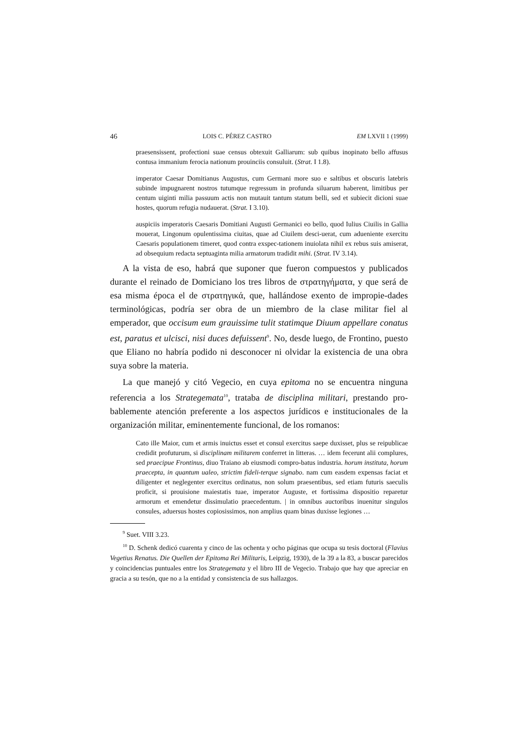46 LOIS C. PÉREZ CASTRO EM LXVII 1 (1999)
praesensissent, profectioni suae census obtexuit Galliarum: sub quibus inopinato bello affusus contusa immanium ferocia nationum prouinciis consuluit. (Strat. I 1.8).
imperator Caesar Domitianus Augustus, cum Germani more suo e saltibus et obscuris latebris subinde impugnarent nostros tutumque regressum in profunda siluarum haberent, limitibus per centum uiginti milia passuum actis non mutauit tantum statum belli, sed et subiecit dicioni suae hostes, quorum refugia nudauerat. (Strat. I 3.10).
auspiciis imperatoris Caesaris Domitiani Augusti Germanici eo bello, quod Iulius Ciuilis in Gallia mouerat, Lingonum opulentissima ciuitas, quae ad Ciuilem desci-uerat, cum adueniente exercitu Caesaris populationem timeret, quod contra exspec-tationem inuiolata nihil ex rebus suis amiserat, ad obsequium redacta septuaginta milia armatorum tradidit mihi. (Strat. IV 3.14).
A la vista de eso, habrá que suponer que fueron compuestos y publicados durante el reinado de Domiciano los tres libros de στρατηγήματα, y que será de esa misma época el de στρατηγικά, que, hallándose exento de impropie-dades terminológicas, podría ser obra de un miembro de la clase militar fiel al emperador, que occisum eum grauissime tulit statimque Diuum appellare conatus est, paratus et ulcisci, nisi duces defuissent<sup>9</sup>. No, desde luego, de Frontino, puesto que Eliano no habría podido ni desconocer ni olvidar la existencia de una obra suya sobre la materia.
La que manejó y citó Vegecio, en cuya epitoma no se encuentra ninguna referencia a los Strategemata<sup>10</sup>, trataba de disciplina militari, prestando pro-bablemente atención preferente a los aspectos jurídicos e institucionales de la organización militar, eminentemente funcional, de los romanos:
Cato ille Maior, cum et armis inuictus esset et consul exercitus saepe duxisset, plus se reipublicae credidit profuturum, si disciplinam militarem conferret in litteras. … idem fecerunt alii complures, sed praecipue Frontinus, diuo Traiano ab eiusmodi compro-batus industria. horum instituta, horum praecepta, in quantum ualeo, strictim fideli-terque signabo. nam cum easdem expensas faciat et diligenter et neglegenter exercitus ordinatus, non solum praesentibus, sed etiam futuris saeculis proficit, si prouisione maiestatis tuae, imperator Auguste, et fortissima dispositio reparetur armorum et emendetur dissimulatio praecedentum. | in omnibus auctoribus inuenitur singulos consules, aduersus hostes copiosissimos, non amplius quam binas duxisse legiones …
<sup>9</sup> Suet. VIII 3.23.
<sup>10</sup> D. Schenk dedicó cuarenta y cinco de las ochenta y ocho páginas que ocupa su tesis doctoral (Flavius Vegetius Renatus. Die Quellen der Epitoma Rei Militaris, Leipzig, 1930), de la 39 a la 83, a buscar parecidos y coincidencias puntuales entre los Strategemata y el libro III de Vegecio. Trabajo que hay que apreciar en gracia a su tesón, que no a la entidad y consistencia de sus hallazgos.